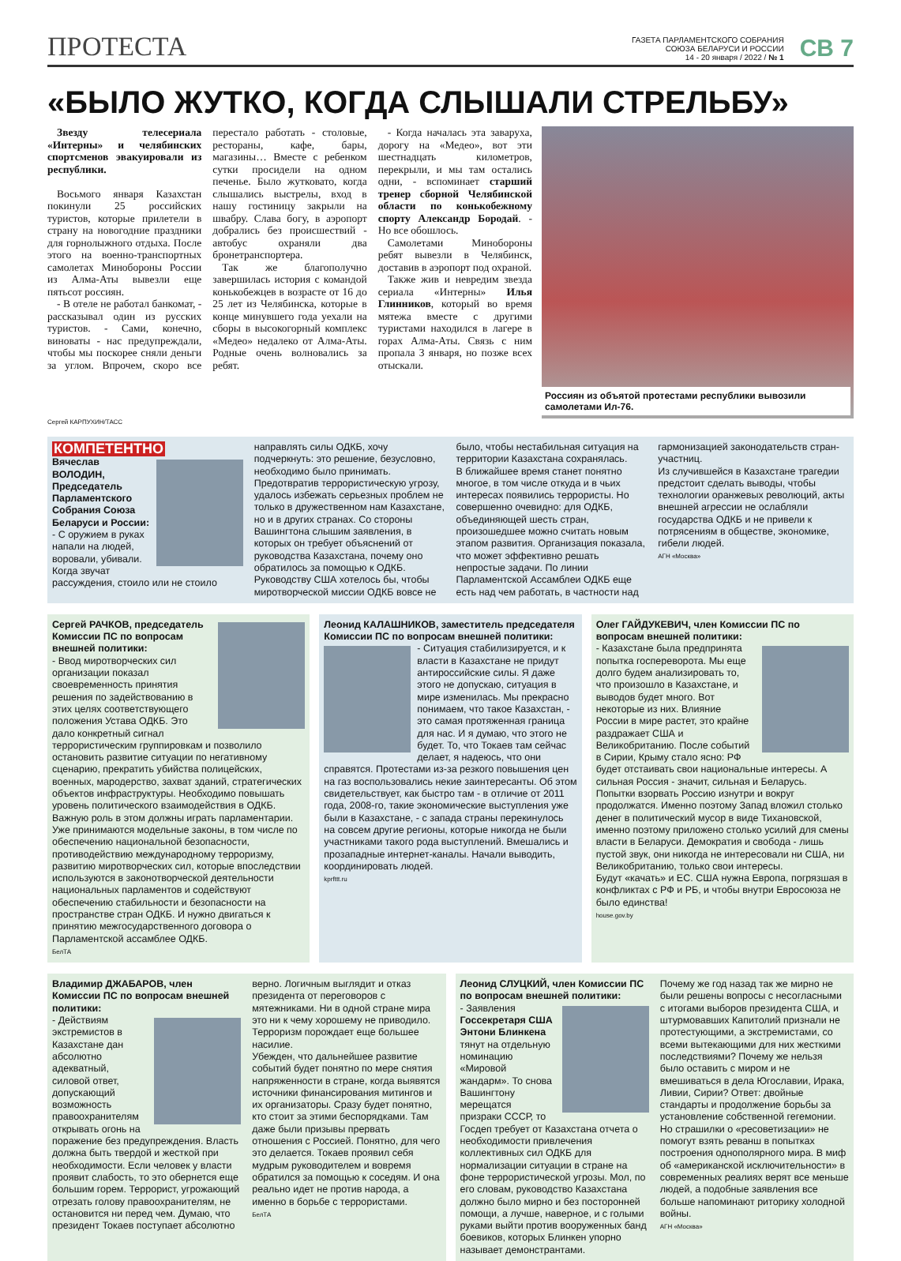ПРОТЕСТА
ГАЗЕТА ПАРЛАМЕНТСКОГО СОБРАНИЯ
СОЮЗА БЕЛАРУСИ И РОССИИ
14 - 20 января / 2022 / № 1
СВ 7
«БЫЛО ЖУТКО, КОГДА СЛЫШАЛИ СТРЕЛЬБУ»
Звезду телесериала «Интерны» и челябинских спортсменов эвакуировали из республики.
Восьмого января Казахстан покинули 25 российских туристов, которые прилетели в страну на новогодние праздники для горнолыжного отдыха. После этого на военно-транспортных самолетах Минобороны России из Алма-Аты вывезли еще пятьсот россиян.
- В отеле не работал банкомат, - рассказывал один из русских туристов. - Сами, конечно, виноваты - нас предупреждали, чтобы мы поскорее сняли деньги за углом. Впрочем, скоро все перестало работать - столовые, рестораны, кафе, бары, магазины… Вместе с ребенком сутки просидели на одном печенье. Было жутковато, когда слышались выстрелы, вход в нашу гостиницу закрыли на швабру. Слава богу, в аэропорт добрались без происшествий - автобус охраняли два бронетранспортера.
Так же благополучно завершилась история с командой конькобежцев в возрасте от 16 до 25 лет из Челябинска, которые в конце минувшего года уехали на сборы в высокогорный комплекс «Медео» недалеко от Алма-Аты. Родные очень волновались за ребят.
- Когда началась эта заваруха, дорогу на «Медео», вот эти шестнадцать километров, перекрыли, и мы там остались одни, - вспоминает старший тренер сборной Челябинской области по конькобежному спорту Александр Бородай. - Но все обошлось.
Самолетами Минобороны ребят вывезли в Челябинск, доставив в аэропорт под охраной.
Также жив и невредим звезда сериала «Интерны» Илья Глинников, который во время мятежа вместе с другими туристами находился в лагере в горах Алма-Аты. Связь с ним пропала 3 января, но позже всех отыскали.
Россиян из объятой протестами республики вывозили самолетами Ил-76.
Сергей КАРПУХИН/ТАСС
КОМПЕТЕНТНО
Вячеслав ВОЛОДИН, Председатель Парламентского Собрания Союза Беларуси и России:
- С оружием в руках напали на людей, воровали, убивали. Когда звучат рассуждения, стоило или не стоило направлять силы ОДКБ, хочу подчеркнуть: это решение, безусловно, необходимо было принимать. Предотвратив террористическую угрозу, удалось избежать серьезных проблем не только в дружественном нам Казахстане, но и в других странах. Со стороны Вашингтона слышим заявления, в которых он требует объяснений от руководства Казахстана, почему оно обратилось за помощью к ОДКБ.
Руководству США хотелось бы, чтобы миротворческой миссии ОДКБ вовсе не было, чтобы нестабильная ситуация на территории Казахстана сохранялась.
В ближайшее время станет понятно многое, в том числе откуда и в чьих интересах появились террористы. Но совершенно очевидно: для ОДКБ, объединяющей шесть стран, произошедшее можно считать новым этапом развития. Организация показала, что может эффективно решать непростые задачи. По линии Парламентской Ассамблеи ОДКБ еще есть над чем работать, в частности над гармонизацией законодательств стран-участниц.
Из случившейся в Казахстане трагедии предстоит сделать выводы, чтобы технологии оранжевых революций, акты внешней агрессии не ослабляли государства ОДКБ и не привели к потрясениям в обществе, экономике, гибели людей.
АГН «Москва»
Сергей РАЧКОВ, председатель Комиссии ПС по вопросам внешней политики:
- Ввод миротворческих сил организации показал своевременность принятия решения по задействованию в этих целях соответствующего положения Устава ОДКБ. Это дало конкретный сигнал террористическим группировкам и позволило остановить развитие ситуации по негативному сценарию, прекратить убийства полицейских, военных, мародерство, захват зданий, стратегических объектов инфраструктуры. Необходимо повышать уровень политического взаимодействия в ОДКБ. Важную роль в этом должны играть парламентарии. Уже принимаются модельные законы, в том числе по обеспечению национальной безопасности, противодействию международному терроризму, развитию миротворческих сил, которые впоследствии используются в законотворческой деятельности национальных парламентов и содействуют обеспечению стабильности и безопасности на пространстве стран ОДКБ. И нужно двигаться к принятию межгосударственного договора о Парламентской ассамблее ОДКБ.
БелТА
Леонид КАЛАШНИКОВ, заместитель председателя Комиссии ПС по вопросам внешней политики:
- Ситуация стабилизируется, и к власти в Казахстане не придут антироссийские силы. Я даже этого не допускаю, ситуация в мире изменилась. Мы прекрасно понимаем, что такое Казахстан, - это самая протяженная граница для нас. И я думаю, что этого не будет. То, что Токаев там сейчас делает, я надеюсь, что они справятся. Протестами из-за резкого повышения цен на газ воспользовались некие заинтересанты. Об этом свидетельствует, как быстро там - в отличие от 2011 года, 2008-го, такие экономические выступления уже были в Казахстане, - с запада страны перекинулось на совсем другие регионы, которые никогда не были участниками такого рода выступлений. Вмешались и прозападные интернет-каналы. Начали выводить, координировать людей.
kprfttt.ru
Олег ГАЙДУКЕВИЧ, член Комиссии ПС по вопросам внешней политики:
- Казахстане была предпринята попытка госпереворота. Мы еще долго будем анализировать то, что произошло в Казахстане, и выводов будет много. Вот некоторые из них. Влияние России в мире растет, это крайне раздражает США и Великобританию. После событий в Сирии, Крыму стало ясно: РФ будет отстаивать свои национальные интересы. А сильная Россия - значит, сильная и Беларусь. Попытки взорвать Россию изнутри и вокруг продолжатся. Именно поэтому Запад вложил столько денег в политический мусор в виде Тихановской, именно поэтому приложено столько усилий для смены власти в Беларуси. Демократия и свобода - лишь пустой звук, они никогда не интересовали ни США, ни Великобританию, только свои интересы.
Будут «качать» и ЕС. США нужна Европа, погрязшая в конфликтах с РФ и РБ, и чтобы внутри Евросоюза не было единства!
house.gov.by
Владимир ДЖАБАРОВ, член Комиссии ПС по вопросам внешней политики:
- Действиям экстремистов в Казахстане дан абсолютно адекватный, силовой ответ, допускающий возможность правоохранителям открывать огонь на поражение без предупреждения. Власть должна быть твердой и жесткой при необходимости. Если человек у власти проявит слабость, то это обернется еще большим горем. Террорист, угрожающий отрезать голову правоохранителям, не остановится ни перед чем. Думаю, что президент Токаев поступает абсолютно верно. Логичным выглядит и отказ президента от переговоров с мятежниками. Ни в одной стране мира это ни к чему хорошему не приводило. Терроризм порождает еще большее насилие.
Убежден, что дальнейшее развитие событий будет понятно по мере снятия напряженности в стране, когда выявятся источники финансирования митингов и их организаторы. Сразу будет понятно, кто стоит за этими беспорядками. Там даже были призывы прервать отношения с Россией. Понятно, для чего это делается. Токаев проявил себя мудрым руководителем и вовремя обратился за помощью к соседям. И она реально идет не против народа, а именно в борьбе с террористами.
БелТА
Леонид СЛУЦКИЙ, член Комиссии ПС по вопросам внешней политики:
- Заявления Госсекретаря США Энтони Блинкена тянут на отдельную номинацию «Мировой жандарм». То снова Вашингтону мерещатся призраки СССР, то Госдеп требует от Казахстана отчета о необходимости привлечения коллективных сил ОДКБ для нормализации ситуации в стране на фоне террористической угрозы. Мол, по его словам, руководство Казахстана должно было мирно и без посторонней помощи, а лучше, наверное, и с голыми руками выйти против вооруженных банд боевиков, которых Блинкен упорно называет демонстрантами.
Почему же год назад так же мирно не были решены вопросы с несогласными с итогами выборов президента США, и штурмовавших Капитолий признали не протестующими, а экстремистами, со всеми вытекающими для них жесткими последствиями? Почему же нельзя было оставить с миром и не вмешиваться в дела Югославии, Ирака, Ливии, Сирии? Ответ: двойные стандарты и продолжение борьбы за установление собственной гегемонии.
Но страшилки о «ресоветизации» не помогут взять реванш в попытках построения однополярного мира. В миф об «американской исключительности» в современных реалиях верят все меньше людей, а подобные заявления все больше напоминают риторику холодной войны.
АГН «Москва»